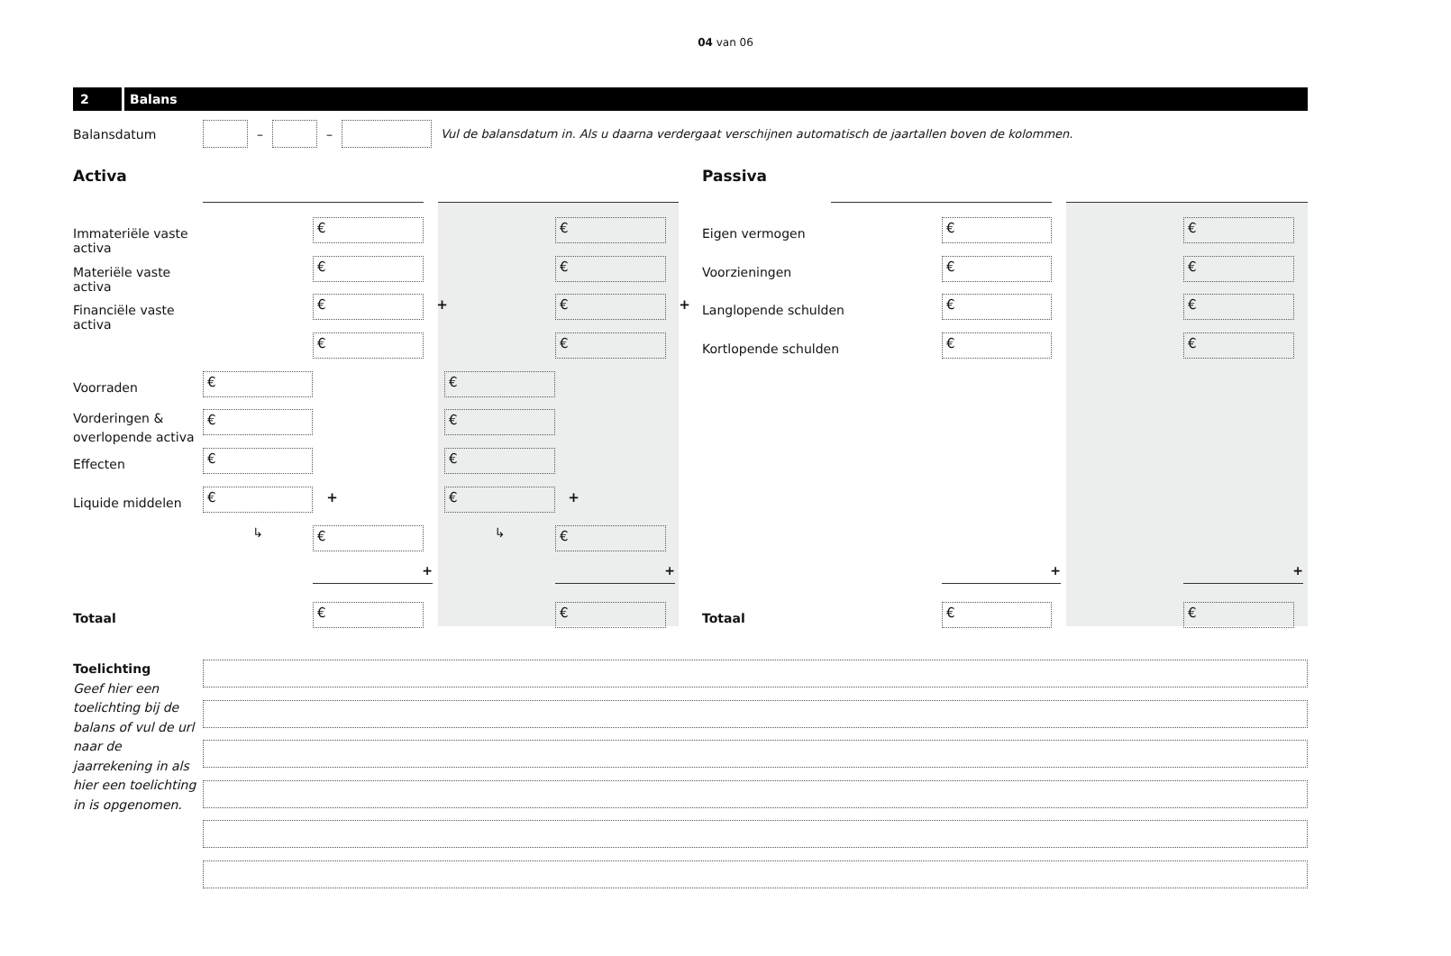04 van 06
2 Balans
Balansdatum – – Vul de balansdatum in. Als u daarna verdergaat verschijnen automatisch de jaartallen boven de kolommen.
Activa Passiva
Immateriële vaste activa
€
€
Eigen vermogen
€
€
Materiële vaste activa
€
€
Voorzieningen
€
€
Financiële vaste activa
€ +
€ +
Langlopende schulden
€
€
€
€
Kortlopende schulden
€
€
Voorraden
€
€
Vorderingen &
overlopende activa
€
€
Effecten
€
€
Liquide middelen
€ +
€ +
↳
€
↳
€
+
+
+
+
Totaal
€
€
Totaal
€
€
Toelichting
Geef hier een toelichting bij de balans of vul de url naar de jaarrekening in als hier een toelichting in is opgenomen.